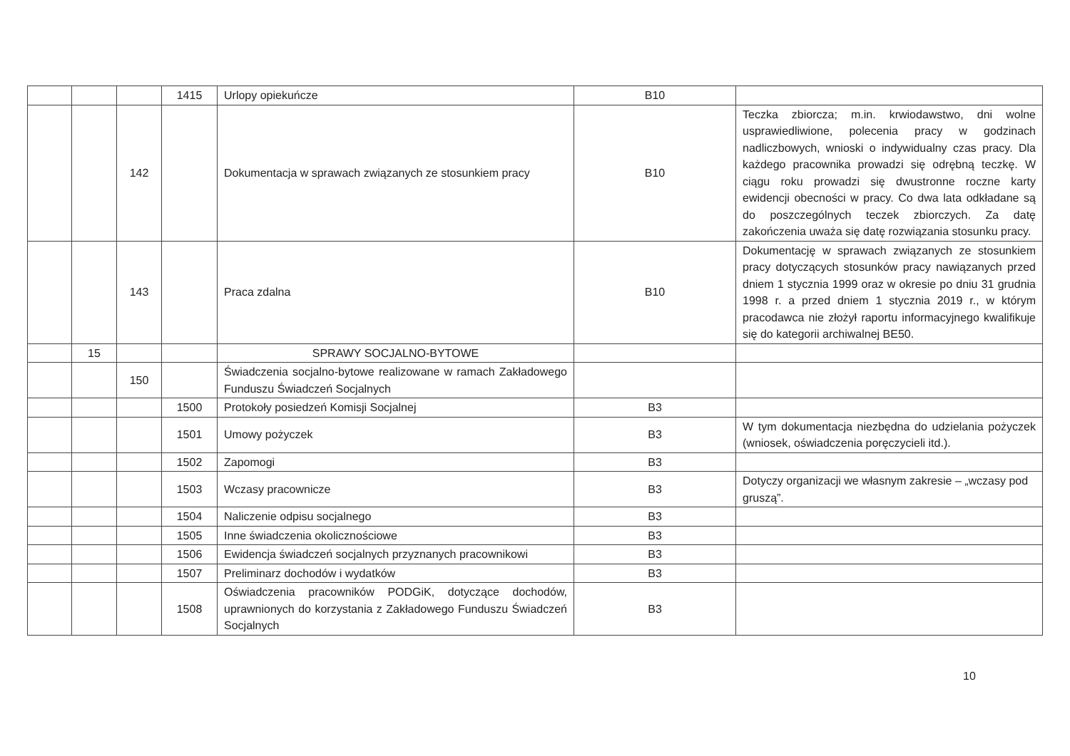| | | | 1415 | Urlopy opiekuńcze | B10 | |
| | | 142 | | Dokumentacja w sprawach związanych ze stosunkiem pracy | B10 | Teczka zbiorcza; m.in. krwiodawstwo, dni wolne usprawiedliwione, polecenia pracy w godzinach nadliczbowych, wnioski o indywidualny czas pracy. Dla każdego pracownika prowadzi się odrębną teczkę. W ciągu roku prowadzi się dwustronne roczne karty ewidencji obecności w pracy. Co dwa lata odkładane są do poszczególnych teczek zbiorczych. Za datę zakończenia uważa się datę rozwiązania stosunku pracy. |
| | | 143 | | Praca zdalna | B10 | Dokumentację w sprawach związanych ze stosunkiem pracy dotyczących stosunków pracy nawiązanych przed dniem 1 stycznia 1999 oraz w okresie po dniu 31 grudnia 1998 r. a przed dniem 1 stycznia 2019 r., w którym pracodawca nie złożył raportu informacyjnego kwalifikuje się do kategorii archiwalnej BE50. |
| | 15 | | | SPRAWY SOCJALNO-BYTOWE | | |
| | | 150 | | Świadczenia socjalno-bytowe realizowane w ramach Zakładowego Funduszu Świadczeń Socjalnych | | |
| | | | 1500 | Protokoły posiedzeń Komisji Socjalnej | B3 | |
| | | | 1501 | Umowy pożyczek | B3 | W tym dokumentacja niezbędna do udzielania pożyczek (wniosek, oświadczenia poręczycieli itd.). |
| | | | 1502 | Zapomogi | B3 | |
| | | | 1503 | Wczasy pracownicze | B3 | Dotyczy organizacji we własnym zakresie – „wczasy pod gruszą”. |
| | | | 1504 | Naliczenie odpisu socjalnego | B3 | |
| | | | 1505 | Inne świadczenia okolicznościowe | B3 | |
| | | | 1506 | Ewidencja świadczeń socjalnych przyznanych pracownikowi | B3 | |
| | | | 1507 | Preliminarz dochodów i wydatków | B3 | |
| | | | 1508 | Oświadczenia pracowników PODGiK, dotyczące dochodów, uprawnionych do korzystania z Zakładowego Funduszu Świadczeń Socjalnych | B3 | |
10